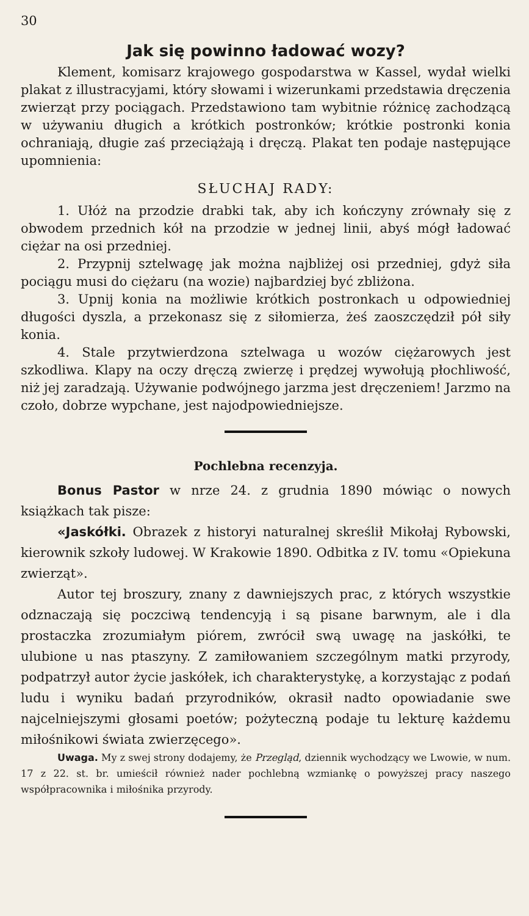30
Jak się powinno ładować wozy?
Klement, komisarz krajowego gospodarstwa w Kassel, wydał wielki plakat z illustracyjami, który słowami i wizerunkami przedstawia dręczenia zwierząt przy pociągach. Przedstawiono tam wybitnie różnicę zachodzącą w używaniu długich a krótkich postronków; krótkie postronki konia ochraniają, długie zaś przeciążają i dręczą. Plakat ten podaje następujące upomnienia:
SŁUCHAJ RADY:
1. Ułóż na przodzie drabki tak, aby ich kończyny zrównały się z obwodem przednich kół na przodzie w jednej linii, abyś mógł ładować ciężar na osi przedniej.
2. Przypnij sztelwagę jak można najbliżej osi przedniej, gdyż siła pociągu musi do ciężaru (na wozie) najbardziej być zbliżona.
3. Upnij konia na możliwie krótkich postronkach u odpowiedniej długości dyszla, a przekonasz się z siłomierza, żeś zaoszczędził pół siły konia.
4. Stale przytwierdzona sztelwaga u wozów ciężarowych jest szkodliwa. Klapy na oczy dręczą zwierzę i prędzej wywołują płochliwość, niż jej zaradzają. Używanie podwójnego jarzma jest dręczeniem! Jarzmo na czoło, dobrze wypchane, jest najodpowiedniejsze.
Pochlebna recenzyja.
Bonus Pastor w nrze 24. z grudnia 1890 mówiąc o nowych książkach tak pisze:
«Jaskółki. Obrazek z historyi naturalnej skreślił Mikołaj Rybowski, kierownik szkoły ludowej. W Krakowie 1890. Odbitka z IV. tomu «Opiekuna zwierząt».
Autor tej broszury, znany z dawniejszych prac, z których wszystkie odznaczają się poczciwą tendencyją i są pisane barwnym, ale i dla prostaczka zrozumiałym piórem, zwrócił swą uwagę na jaskółki, te ulubione u nas ptaszyny. Z zamiłowaniem szczególnym matki przyrody, podpatrzył autor życie jaskółek, ich charakterystykę, a korzystając z podań ludu i wyniku badań przyrodników, okrasił nadto opowiadanie swe najcelniejszymi głosami poetów; pożyteczną podaje tu lekturę każdemu miłośnikowi świata zwierzęcego».
Uwaga. My z swej strony dodajemy, że Przegląd, dziennik wychodzący we Lwowie, w num. 17 z 22. st. br. umieścił również nader pochlebną wzmiankę o powyższej pracy naszego współpracownika i miłośnika przyrody.